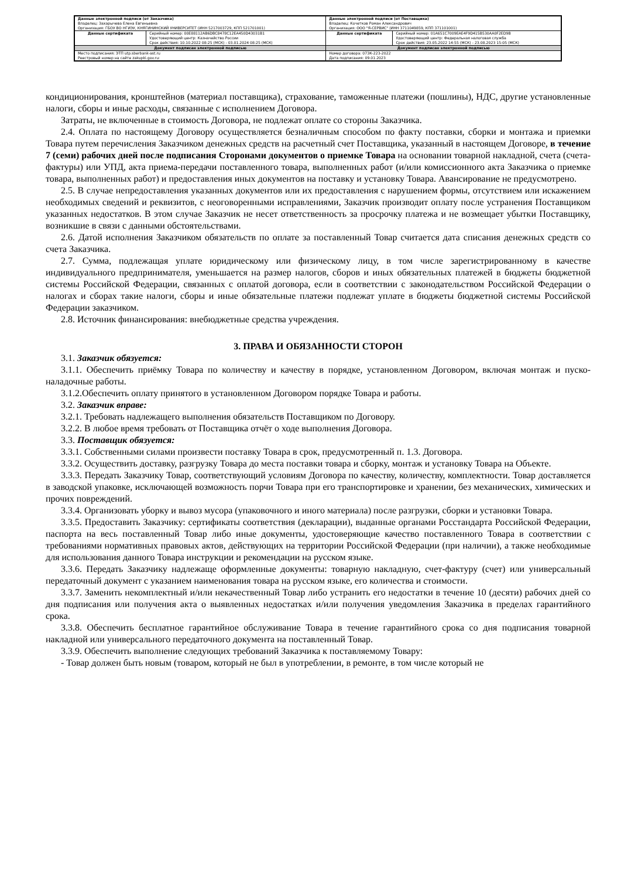| Данные электронной подписи (от Заказчика) Владелец: Захарычева Елена Евгеньевна Организация: ГБОУ ВО НГИЭУ, КНЯГИНИНСКИЙ УНИВЕРСИТЕТ (ИНН 5217003729, КПП 521701001) | | Данные электронной подписи (от Поставщика) Владелец: Кочетков Роман Александрович Организация: ООО "Я-СЕРВИС" (ИНН 3711049859, КПП 371101001) | |
| Данные сертификата | Серийный номер: 00E88112AB6DBC8478C12EA450D43031B1 Удостоверяющий центр: Казначейство России Срок действия: 10.10.2022 08:25 (МСК) - 03.01.2024 08:25 (МСК) | Данные сертификата | Серийный номер: 01A651C7009EAE4F9D415B530AA0F2ED9B Удостоверяющий центр: Федеральная налоговая служба Срок действия: 23.05.2022 14:55 (МСК) - 23.08.2023 15:05 (МСК) |
| Документ подписан электронной подписью | | Документ подписан электронной подписью | |
| Место подписания: ЭТП utp.sberbank-ast.ru Реестровый номер на сайте zakupki.gov.ru: | | Номер договора: 07ЗК-223-2022 Дата подписания: 09.01.2023 | |
кондиционирования, кронштейнов (материал поставщика), страхование, таможенные платежи (пошлины), НДС, другие установленные налоги, сборы и иные расходы, связанные с исполнением Договора.
Затраты, не включенные в стоимость Договора, не подлежат оплате со стороны Заказчика.
2.4. Оплата по настоящему Договору осуществляется безналичным способом по факту поставки, сборки и монтажа и приемки Товара путем перечисления Заказчиком денежных средств на расчетный счет Поставщика, указанный в настоящем Договоре, в течение 7 (семи) рабочих дней после подписания Сторонами документов о приемке Товара на основании товарной накладной, счета (счета-фактуры) или УПД, акта приема-передачи поставленного товара, выполненных работ (и/или комиссионного акта Заказчика о приемке товара, выполненных работ) и предоставления иных документов на поставку и установку Товара. Авансирование не предусмотрено.
2.5. В случае непредоставления указанных документов или их предоставления с нарушением формы, отсутствием или искажением необходимых сведений и реквизитов, с неоговоренными исправлениями, Заказчик производит оплату после устранения Поставщиком указанных недостатков. В этом случае Заказчик не несет ответственность за просрочку платежа и не возмещает убытки Поставщику, возникшие в связи с данными обстоятельствами.
2.6. Датой исполнения Заказчиком обязательств по оплате за поставленный Товар считается дата списания денежных средств со счета Заказчика.
2.7. Сумма, подлежащая уплате юридическому или физическому лицу, в том числе зарегистрированному в качестве индивидуального предпринимателя, уменьшается на размер налогов, сборов и иных обязательных платежей в бюджеты бюджетной системы Российской Федерации, связанных с оплатой договора, если в соответствии с законодательством Российской Федерации о налогах и сборах такие налоги, сборы и иные обязательные платежи подлежат уплате в бюджеты бюджетной системы Российской Федерации заказчиком.
2.8. Источник финансирования: внебюджетные средства учреждения.
3. ПРАВА И ОБЯЗАННОСТИ СТОРОН
3.1. Заказчик обязуется:
3.1.1. Обеспечить приёмку Товара по количеству и качеству в порядке, установленном Договором, включая монтаж и пуско-наладочные работы.
3.1.2.Обеспечить оплату принятого в установленном Договором порядке Товара и работы.
3.2. Заказчик вправе:
3.2.1. Требовать надлежащего выполнения обязательств Поставщиком по Договору.
3.2.2. В любое время требовать от Поставщика отчёт о ходе выполнения Договора.
3.3. Поставщик обязуется:
3.3.1. Собственными силами произвести поставку Товара в срок, предусмотренный п. 1.3. Договора.
3.3.2. Осуществить доставку, разгрузку Товара до места поставки товара и сборку, монтаж и установку Товара на Объекте.
3.3.3. Передать Заказчику Товар, соответствующий условиям Договора по качеству, количеству, комплектности. Товар доставляется в заводской упаковке, исключающей возможность порчи Товара при его транспортировке и хранении, без механических, химических и прочих повреждений.
3.3.4. Организовать уборку и вывоз мусора (упаковочного и иного материала) после разгрузки, сборки и установки Товара.
3.3.5. Предоставить Заказчику: сертификаты соответствия (декларации), выданные органами Росстандарта Российской Федерации, паспорта на весь поставленный Товар либо иные документы, удостоверяющие качество поставленного Товара в соответствии с требованиями нормативных правовых актов, действующих на территории Российской Федерации (при наличии), а также необходимые для использования данного Товара инструкции и рекомендации на русском языке.
3.3.6. Передать Заказчику надлежаще оформленные документы: товарную накладную, счет-фактуру (счет) или универсальный передаточный документ с указанием наименования товара на русском языке, его количества и стоимости.
3.3.7. Заменить некомплектный и/или некачественный Товар либо устранить его недостатки в течение 10 (десяти) рабочих дней со дня подписания или получения акта о выявленных недостатках и/или получения уведомления Заказчика в пределах гарантийного срока.
3.3.8. Обеспечить бесплатное гарантийное обслуживание Товара в течение гарантийного срока со дня подписания товарной накладной или универсального передаточного документа на поставленный Товар.
3.3.9. Обеспечить выполнение следующих требований Заказчика к поставляемому Товару:
- Товар должен быть новым (товаром, который не был в употреблении, в ремонте, в том числе который не